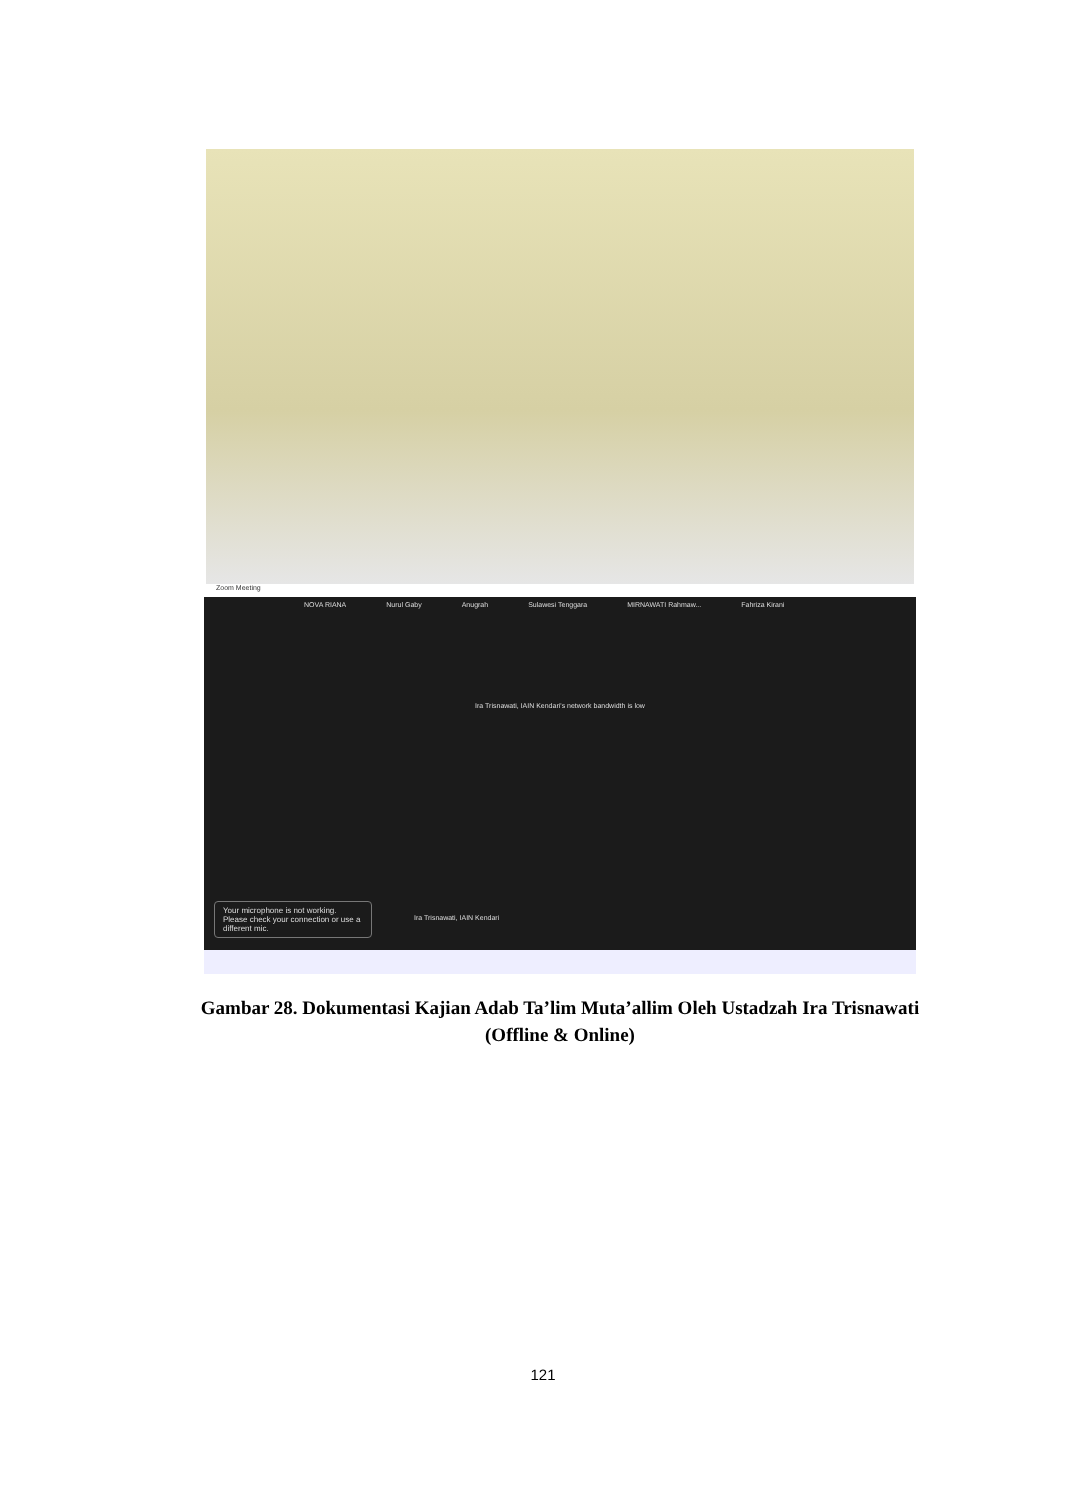Zoom Meeting
NOVA RIANA Nurul Gaby Anugrah Sulawesi Tenggara MIRNAWATI Rahmaw... Fahriza Kirani
Ira Trisnawati, IAIN Kendari's network bandwidth is low
Ira Trisnawati, IAIN Kendari
Your microphone is not working. Please check your connection or use a different mic.
Gambar 28. Dokumentasi Kajian Adab Ta’lim Muta’allim Oleh Ustadzah Ira Trisnawati (Offline & Online)
121